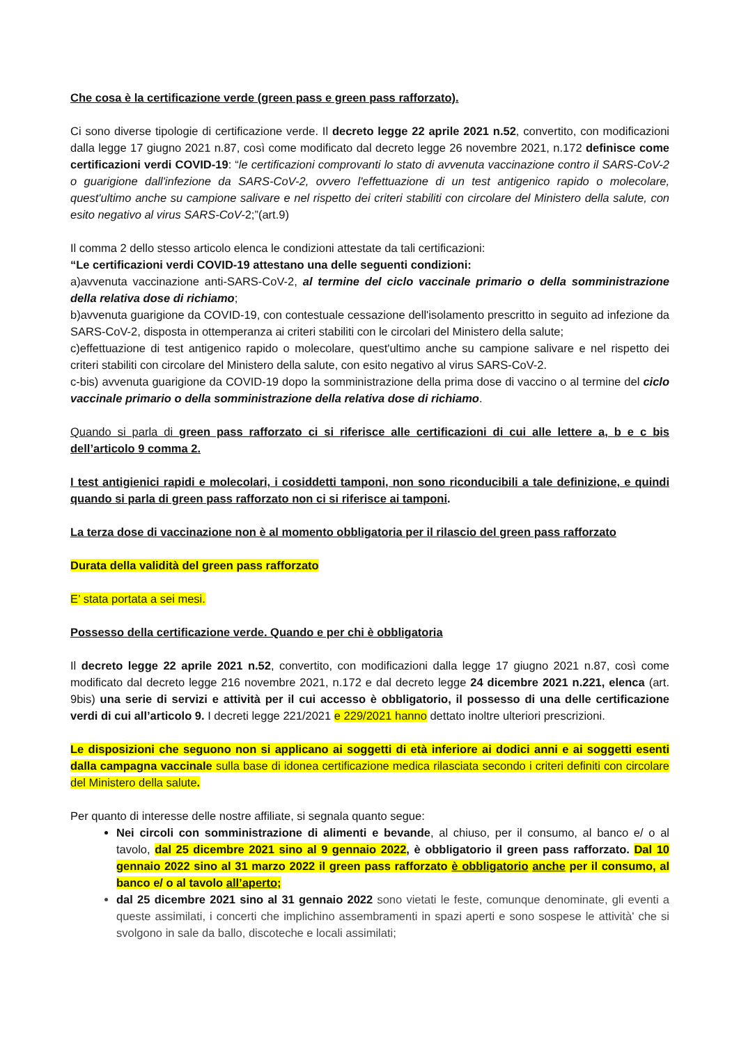Che cosa è la certificazione verde (green pass e green pass rafforzato).
Ci sono diverse tipologie di certificazione verde. Il decreto legge 22 aprile 2021 n.52, convertito, con modificazioni dalla legge 17 giugno 2021 n.87, così come modificato dal decreto legge 26 novembre 2021, n.172 definisce come certificazioni verdi COVID-19: “le certificazioni comprovanti lo stato di avvenuta vaccinazione contro il SARS-CoV-2 o guarigione dall'infezione da SARS-CoV-2, ovvero l'effettuazione di un test antigenico rapido o molecolare, quest'ultimo anche su campione salivare e nel rispetto dei criteri stabiliti con circolare del Ministero della salute, con esito negativo al virus SARS-CoV-2;”(art.9)
Il comma 2 dello stesso articolo elenca le condizioni attestate da tali certificazioni:
“Le certificazioni verdi COVID-19 attestano una delle seguenti condizioni:
a)avvenuta vaccinazione anti-SARS-CoV-2, al termine del ciclo vaccinale primario o della somministrazione della relativa dose di richiamo;
b)avvenuta guarigione da COVID-19, con contestuale cessazione dell'isolamento prescritto in seguito ad infezione da SARS-CoV-2, disposta in ottemperanza ai criteri stabiliti con le circolari del Ministero della salute;
c)effettuazione di test antigenico rapido o molecolare, quest'ultimo anche su campione salivare e nel rispetto dei criteri stabiliti con circolare del Ministero della salute, con esito negativo al virus SARS-CoV-2.
c-bis) avvenuta guarigione da COVID-19 dopo la somministrazione della prima dose di vaccino o al termine del ciclo vaccinale primario o della somministrazione della relativa dose di richiamo.
Quando si parla di green pass rafforzato ci si riferisce alle certificazioni di cui alle lettere a, b e c bis dell’articolo 9 comma 2.
I test antigienici rapidi e molecolari, i cosiddetti tamponi, non sono riconducibili a tale definizione, e quindi quando si parla di green pass rafforzato non ci si riferisce ai tamponi.
La terza dose di vaccinazione non è al momento obbligatoria per il rilascio del green pass rafforzato
Durata della validità del green pass rafforzato
E’ stata portata a sei mesi.
Possesso della certificazione verde. Quando e per chi è obbligatoria
Il decreto legge 22 aprile 2021 n.52, convertito, con modificazioni dalla legge 17 giugno 2021 n.87, così come modificato dal decreto legge 216 novembre 2021, n.172 e dal decreto legge 24 dicembre 2021 n.221, elenca (art. 9bis) una serie di servizi e attività per il cui accesso è obbligatorio, il possesso di una delle certificazione verdi di cui all’articolo 9. I decreti legge 221/2021 e 229/2021 hanno dettato inoltre ulteriori prescrizioni.
Le disposizioni che seguono non si applicano ai soggetti di età inferiore ai dodici anni e ai soggetti esenti dalla campagna vaccinale sulla base di idonea certificazione medica rilasciata secondo i criteri definiti con circolare del Ministero della salute.
Per quanto di interesse delle nostre affiliate, si segnala quanto segue:
Nei circoli con somministrazione di alimenti e bevande, al chiuso, per il consumo, al banco e/ o al tavolo, dal 25 dicembre 2021 sino al 9 gennaio 2022, è obbligatorio il green pass rafforzato. Dal 10 gennaio 2022 sino al 31 marzo 2022 il green pass rafforzato è obbligatorio anche per il consumo, al banco e/ o al tavolo all’aperto;
dal 25 dicembre 2021 sino al 31 gennaio 2022 sono vietati le feste, comunque denominate, gli eventi a queste assimilati, i concerti che implichino assembramenti in spazi aperti e sono sospese le attività' che si svolgono in sale da ballo, discoteche e locali assimilati;